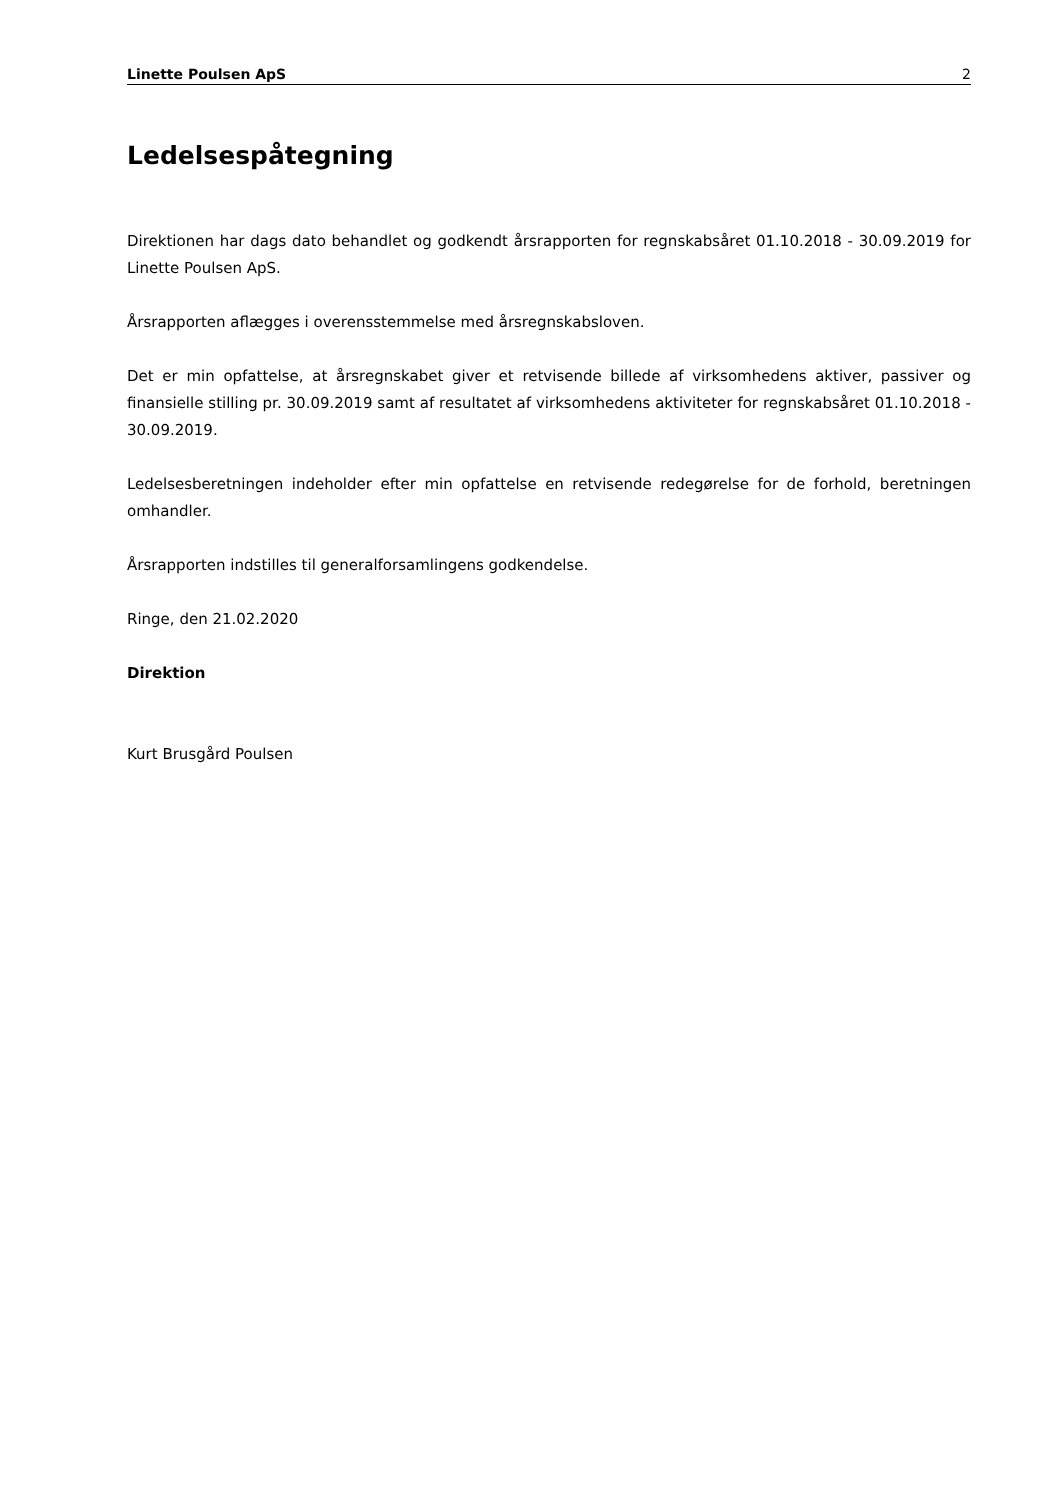Linette Poulsen ApS 2
Ledelsespåtegning
Direktionen har dags dato behandlet og godkendt årsrapporten for regnskabsåret 01.10.2018 - 30.09.2019 for Linette Poulsen ApS.
Årsrapporten aflægges i overensstemmelse med årsregnskabsloven.
Det er min opfattelse, at årsregnskabet giver et retvisende billede af virksomhedens aktiver, passiver og finansielle stilling pr. 30.09.2019 samt af resultatet af virksomhedens aktiviteter for regnskabsåret 01.10.2018 - 30.09.2019.
Ledelsesberetningen indeholder efter min opfattelse en retvisende redegørelse for de forhold, beretningen omhandler.
Årsrapporten indstilles til generalforsamlingens godkendelse.
Ringe, den 21.02.2020
Direktion
Kurt Brusgård Poulsen